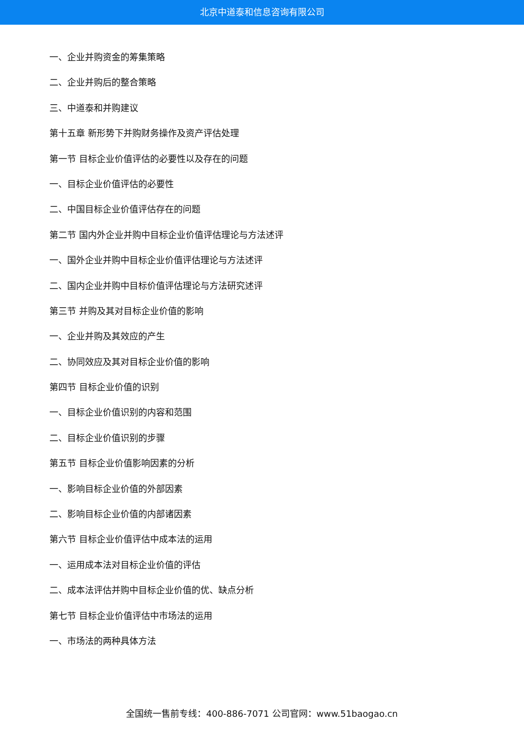北京中道泰和信息咨询有限公司
一、企业并购资金的筹集策略
二、企业并购后的整合策略
三、中道泰和并购建议
第十五章 新形势下并购财务操作及资产评估处理
第一节 目标企业价值评估的必要性以及存在的问题
一、目标企业价值评估的必要性
二、中国目标企业价值评估存在的问题
第二节 国内外企业并购中目标企业价值评估理论与方法述评
一、国外企业并购中目标企业价值评估理论与方法述评
二、国内企业并购中目标价值评估理论与方法研究述评
第三节 并购及其对目标企业价值的影响
一、企业并购及其效应的产生
二、协同效应及其对目标企业价值的影响
第四节 目标企业价值的识别
一、目标企业价值识别的内容和范围
二、目标企业价值识别的步骤
第五节 目标企业价值影响因素的分析
一、影响目标企业价值的外部因素
二、影响目标企业价值的内部诸因素
第六节 目标企业价值评估中成本法的运用
一、运用成本法对目标企业价值的评估
二、成本法评估并购中目标企业价值的优、缺点分析
第七节 目标企业价值评估中市场法的运用
一、市场法的两种具体方法
全国统一售前专线：400-886-7071 公司官网：www.51baogao.cn